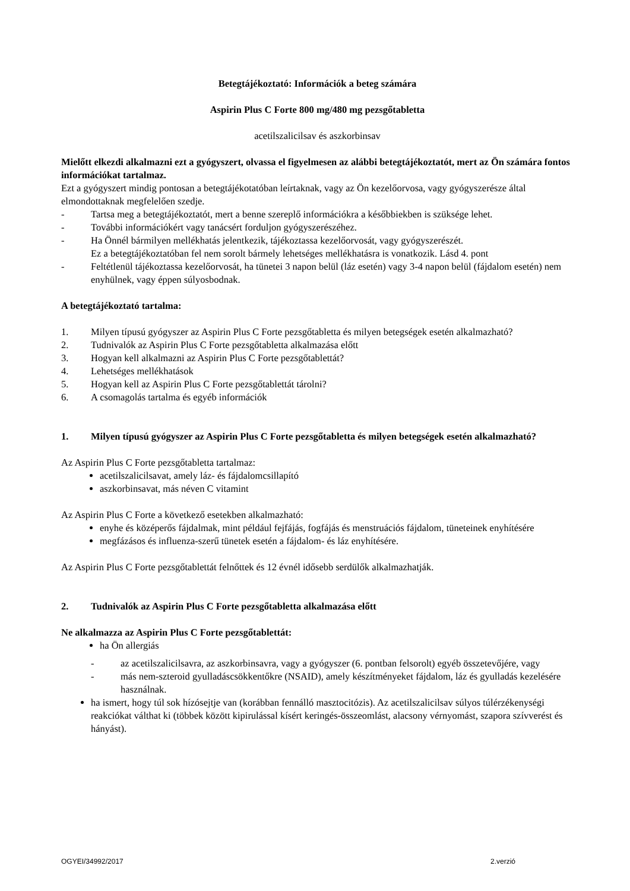Betegtájékoztató: Információk a beteg számára
Aspirin Plus C Forte 800 mg/480 mg pezsgőtabletta
acetilszalicilsav és aszkorbinsav
Mielőtt elkezdi alkalmazni ezt a gyógyszert, olvassa el figyelmesen az alábbi betegtájékoztatót, mert az Ön számára fontos információkat tartalmaz.
Ezt a gyógyszert mindig pontosan a betegtájékotatóban leírtaknak, vagy az Ön kezelőorvosa, vagy gyógyszerésze által elmondottaknak megfelelően szedje.
- Tartsa meg a betegtájékoztatót, mert a benne szereplő információkra a későbbiekben is szüksége lehet.
- További információkért vagy tanácsért forduljon gyógyszerészéhez.
- Ha Önnél bármilyen mellékhatás jelentkezik, tájékoztassa kezelőorvosát, vagy gyógyszerészét.
Ez a betegtájékoztatóban fel nem sorolt bármely lehetséges mellékhatásra is vonatkozik. Lásd 4. pont
- Feltétlenül tájékoztassa kezelőorvosát, ha tünetei 3 napon belül (láz esetén) vagy 3-4 napon belül (fájdalom esetén) nem enyhülnek, vagy éppen súlyosbodnak.
A betegtájékoztató tartalma:
1. Milyen típusú gyógyszer az Aspirin Plus C Forte pezsgőtabletta és milyen betegségek esetén alkalmazható?
2. Tudnivalók az Aspirin Plus C Forte pezsgőtabletta alkalmazása előtt
3. Hogyan kell alkalmazni az Aspirin Plus C Forte pezsgőtablettát?
4. Lehetséges mellékhatások
5. Hogyan kell az Aspirin Plus C Forte pezsgőtablettát tárolni?
6. A csomagolás tartalma és egyéb információk
1. Milyen típusú gyógyszer az Aspirin Plus C Forte pezsgőtabletta és milyen betegségek esetén alkalmazható?
Az Aspirin Plus C Forte pezsgőtabletta tartalmaz:
acetilszalicilsavat, amely láz- és fájdalomcsillapító
aszkorbinsavat, más néven C vitamint
Az Aspirin Plus C Forte a következő esetekben alkalmazható:
enyhe és középerős fájdalmak, mint például fejfájás, fogfájás és menstruációs fájdalom, tüneteinek enyhítésére
megfázásos és influenza-szerű tünetek esetén a fájdalom- és láz enyhítésére.
Az Aspirin Plus C Forte pezsgőtablettát felnőttek és 12 évnél idősebb serdülők alkalmazhatják.
2. Tudnivalók az Aspirin Plus C Forte pezsgőtabletta alkalmazása előtt
Ne alkalmazza az Aspirin Plus C Forte pezsgőtablettát:
ha Ön allergiás
- az acetilszalicilsavra, az aszkorbinsavra, vagy a gyógyszer (6. pontban felsorolt) egyéb összetevőjére, vagy
- más nem-szteroid gyulladáscsökkentőkre (NSAID), amely készítményeket fájdalom, láz és gyulladás kezelésére használnak.
ha ismert, hogy túl sok hízósejtje van (korábban fennálló masztocitózis). Az acetilszalicilsav súlyos túlérzékenységi reakciókat válthat ki (többek között kipirulással kísért keringés-összeomlást, alacsony vérnyomást, szapora szívverést és hányást).
OGYEI/34992/2017 2.verzió